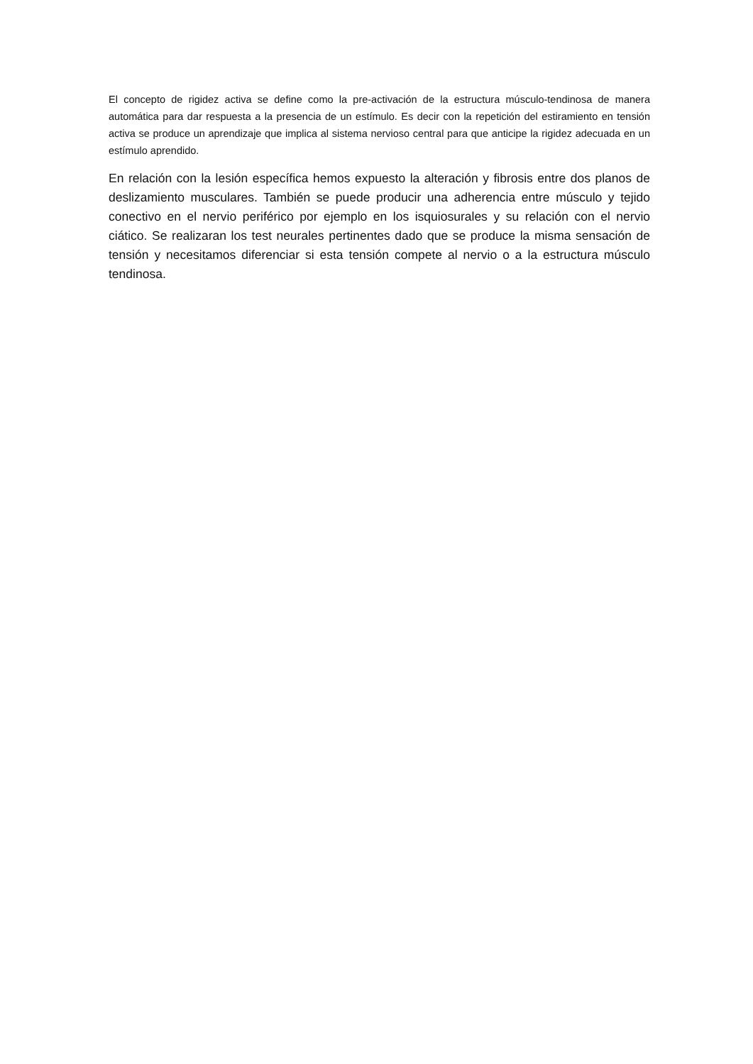El concepto de rigidez activa se define como la pre-activación de la estructura músculo-tendinosa de manera automática para dar respuesta a la presencia de un estímulo. Es decir con la repetición del estiramiento en tensión activa se produce un aprendizaje que implica al sistema nervioso central para que anticipe la rigidez adecuada en un estímulo aprendido.
En relación con la lesión específica hemos expuesto la alteración y fibrosis entre dos planos de deslizamiento musculares. También se puede producir una adherencia entre músculo y tejido conectivo en el nervio periférico por ejemplo en los isquiosurales y su relación con el nervio ciático. Se realizaran los test neurales pertinentes dado que se produce la misma sensación de tensión y necesitamos diferenciar si esta tensión compete al nervio o a la estructura músculo tendinosa.